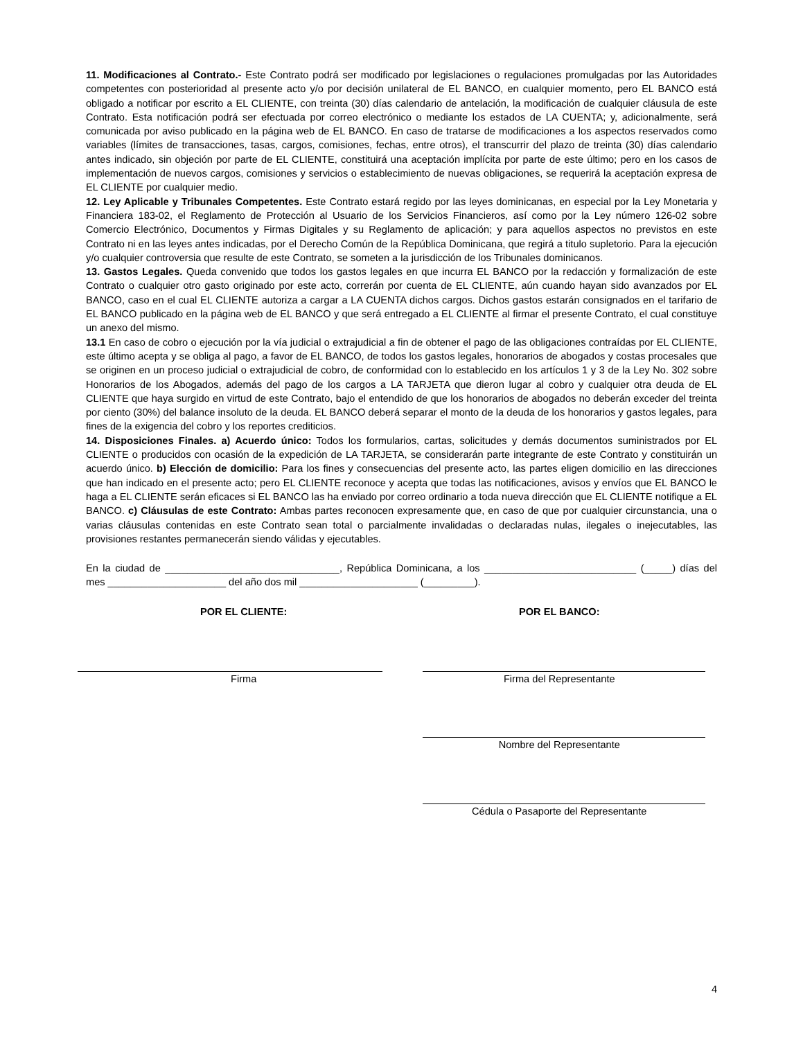11. Modificaciones al Contrato.- Este Contrato podrá ser modificado por legislaciones o regulaciones promulgadas por las Autoridades competentes con posterioridad al presente acto y/o por decisión unilateral de EL BANCO, en cualquier momento, pero EL BANCO está obligado a notificar por escrito a EL CLIENTE, con treinta (30) días calendario de antelación, la modificación de cualquier cláusula de este Contrato. Esta notificación podrá ser efectuada por correo electrónico o mediante los estados de LA CUENTA; y, adicionalmente, será comunicada por aviso publicado en la página web de EL BANCO. En caso de tratarse de modificaciones a los aspectos reservados como variables (límites de transacciones, tasas, cargos, comisiones, fechas, entre otros), el transcurrir del plazo de treinta (30) días calendario antes indicado, sin objeción por parte de EL CLIENTE, constituirá una aceptación implícita por parte de este último; pero en los casos de implementación de nuevos cargos, comisiones y servicios o establecimiento de nuevas obligaciones, se requerirá la aceptación expresa de EL CLIENTE por cualquier medio.
12. Ley Aplicable y Tribunales Competentes. Este Contrato estará regido por las leyes dominicanas, en especial por la Ley Monetaria y Financiera 183-02, el Reglamento de Protección al Usuario de los Servicios Financieros, así como por la Ley número 126-02 sobre Comercio Electrónico, Documentos y Firmas Digitales y su Reglamento de aplicación; y para aquellos aspectos no previstos en este Contrato ni en las leyes antes indicadas, por el Derecho Común de la República Dominicana, que regirá a titulo supletorio. Para la ejecución y/o cualquier controversia que resulte de este Contrato, se someten a la jurisdicción de los Tribunales dominicanos.
13. Gastos Legales. Queda convenido que todos los gastos legales en que incurra EL BANCO por la redacción y formalización de este Contrato o cualquier otro gasto originado por este acto, correrán por cuenta de EL CLIENTE, aún cuando hayan sido avanzados por EL BANCO, caso en el cual EL CLIENTE autoriza a cargar a LA CUENTA dichos cargos. Dichos gastos estarán consignados en el tarifario de EL BANCO publicado en la página web de EL BANCO y que será entregado a EL CLIENTE al firmar el presente Contrato, el cual constituye un anexo del mismo.
13.1 En caso de cobro o ejecución por la vía judicial o extrajudicial a fin de obtener el pago de las obligaciones contraídas por EL CLIENTE, este último acepta y se obliga al pago, a favor de EL BANCO, de todos los gastos legales, honorarios de abogados y costas procesales que se originen en un proceso judicial o extrajudicial de cobro, de conformidad con lo establecido en los artículos 1 y 3 de la Ley No. 302 sobre Honorarios de los Abogados, además del pago de los cargos a LA TARJETA que dieron lugar al cobro y cualquier otra deuda de EL CLIENTE que haya surgido en virtud de este Contrato, bajo el entendido de que los honorarios de abogados no deberán exceder del treinta por ciento (30%) del balance insoluto de la deuda. EL BANCO deberá separar el monto de la deuda de los honorarios y gastos legales, para fines de la exigencia del cobro y los reportes crediticios.
14. Disposiciones Finales. a) Acuerdo único: Todos los formularios, cartas, solicitudes y demás documentos suministrados por EL CLIENTE o producidos con ocasión de la expedición de LA TARJETA, se considerarán parte integrante de este Contrato y constituirán un acuerdo único. b) Elección de domicilio: Para los fines y consecuencias del presente acto, las partes eligen domicilio en las direcciones que han indicado en el presente acto; pero EL CLIENTE reconoce y acepta que todas las notificaciones, avisos y envíos que EL BANCO le haga a EL CLIENTE serán eficaces si EL BANCO las ha enviado por correo ordinario a toda nueva dirección que EL CLIENTE notifique a EL BANCO. c) Cláusulas de este Contrato: Ambas partes reconocen expresamente que, en caso de que por cualquier circunstancia, una o varias cláusulas contenidas en este Contrato sean total o parcialmente invalidadas o declaradas nulas, ilegales o inejecutables, las provisiones restantes permanecerán siendo válidas y ejecutables.
En la ciudad de _______________________________, República Dominicana, a los ___________________________ (_____) días del mes _____________________ del año dos mil _____________________ (_________).
POR EL CLIENTE:
Firma
POR EL BANCO:
Firma del Representante
Nombre del Representante
Cédula o Pasaporte del Representante
4